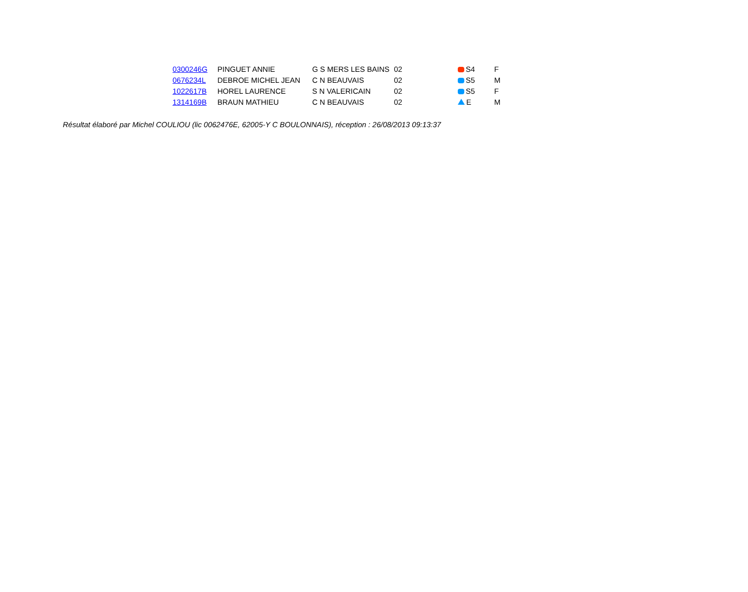| 0300246G | PINGUET ANNIE | G S MERS LES BAINS | 02 | S4 | F |
| 0676234L | DEBROE MICHEL JEAN | C N BEAUVAIS | 02 | S5 | M |
| 1022617B | HOREL LAURENCE | S N VALERICAIN | 02 | S5 | F |
| 1314169B | BRAUN MATHIEU | C N BEAUVAIS | 02 | E | M |
Résultat élaboré par Michel COULIOU (lic 0062476E, 62005-Y C BOULONNAIS), réception : 26/08/2013 09:13:37